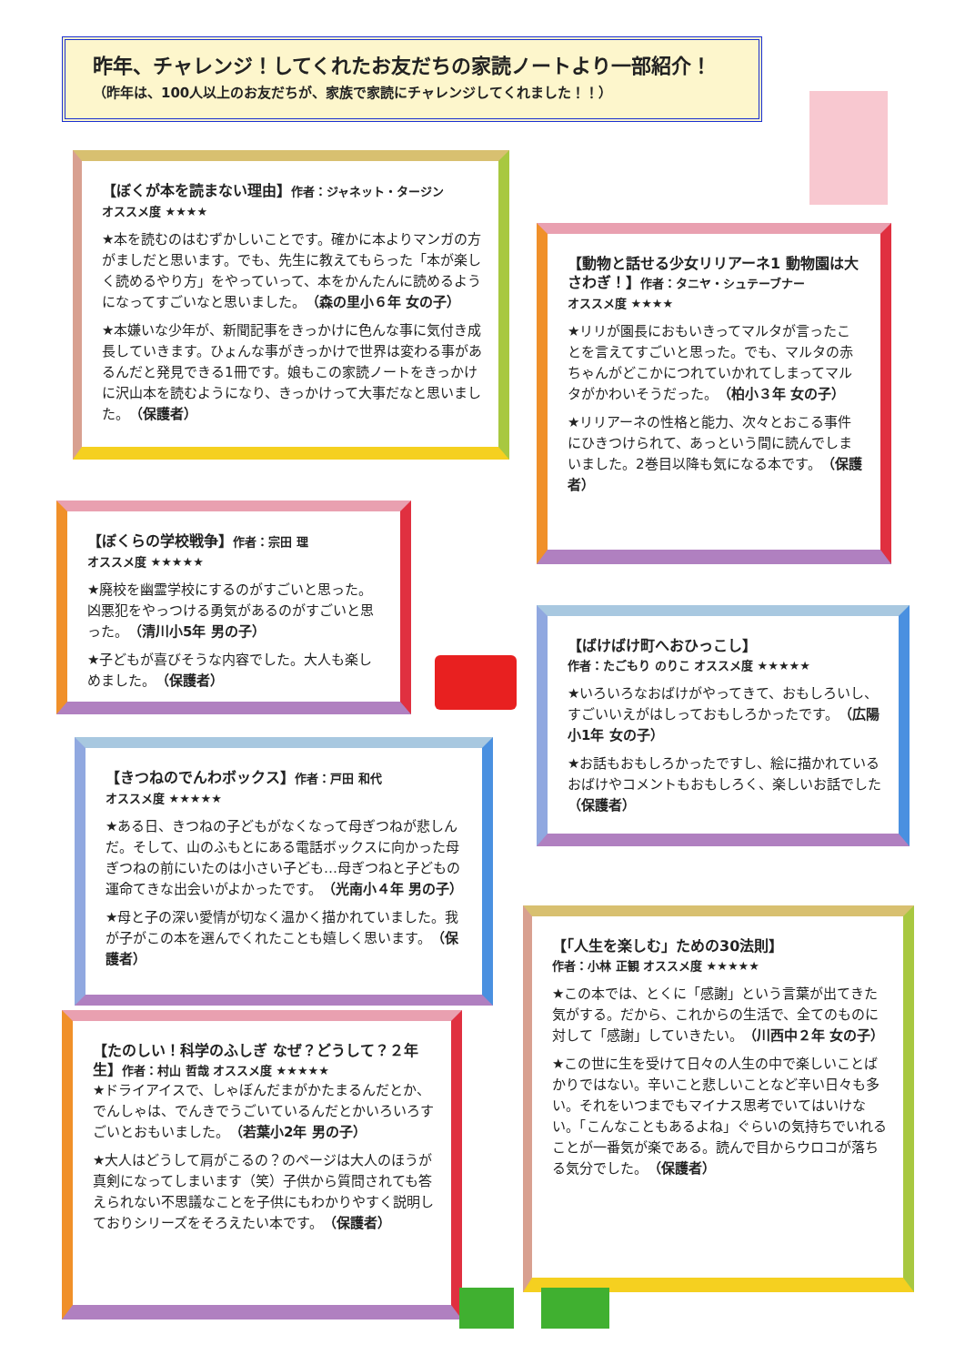昨年、チャレンジ！してくれたお友だちの家読ノートより一部紹介！
（昨年は、100人以上のお友だちが、家族で家読にチャレンジしてくれました！！）
【ぼくが本を読まない理由】作者：ジャネット・タージン
オススメ度 ★★★★
★本を読むのはむずかしいことです。確かに本よりマンガの方がましだと思います。でも、先生に教えてもらった「本が楽しく読めるやり方」をやっていって、本をかんたんに読めるようになってすごいなと思いました。（森の里小６年 女の子）
★本嫌いな少年が、新聞記事をきっかけに色んな事に気付き成長していきます。ひょんな事がきっかけで世界は変わる事があるんだと発見できる1冊です。娘もこの家読ノートをきっかけに沢山本を読むようになり、きっかけって大事だなと思いました。（保護者）
【動物と話せる少女リリアーネ1 動物園は大さわぎ！】作者：タニヤ・シュテーブナー
オススメ度 ★★★★
★リリが園長におもいきってマルタが言ったことを言えてすごいと思った。でも、マルタの赤ちゃんがどこかにつれていかれてしまってマルタがかわいそうだった。（柏小３年 女の子）
★リリアーネの性格と能力、次々とおこる事件にひきつけられて、あっという間に読んでしまいました。2巻目以降も気になる本です。（保護者）
【ぼくらの学校戦争】作者：宗田 理
オススメ度 ★★★★★
★廃校を幽霊学校にするのがすごいと思った。凶悪犯をやっつける勇気があるのがすごいと思った。（清川小5年 男の子）
★子どもが喜びそうな内容でした。大人も楽しめました。（保護者）
【ばけばけ町へおひっこし】
作者：たごもり のりこ オススメ度 ★★★★★
★いろいろなおばけがやってきて、おもしろいし、すごいいえがはしっておもしろかったです。（広陽小1年 女の子）
★お話もおもしろかったですし、絵に描かれているおばけやコメントもおもしろく、楽しいお話でした（保護者）
【きつねのでんわボックス】作者：戸田 和代
オススメ度 ★★★★★
★ある日、きつねの子どもがなくなって母ぎつねが悲しんだ。そして、山のふもとにある電話ボックスに向かった母ぎつねの前にいたのは小さい子ども…母ぎつねと子どもの運命てきな出会いがよかったです。（光南小４年 男の子）
★母と子の深い愛情が切なく温かく描かれていました。我が子がこの本を選んでくれたことも嬉しく思います。（保護者）
【たのしい！科学のふしぎ なぜ？どうして？２年生】作者：村山 哲哉 オススメ度 ★★★★★
★ドライアイスで、しゃぼんだまがかたまるんだとか、でんしゃは、でんきでうごいているんだとかいろいろすごいとおもいました。（若葉小2年 男の子）
★大人はどうして肩がこるの？のページは大人のほうが真剣になってしまいます（笑）子供から質問されても答えられない不思議なことを子供にもわかりやすく説明しておりシリーズをそろえたい本です。（保護者）
【「人生を楽しむ」ための30法則】
作者：小林 正観 オススメ度 ★★★★★
★この本では、とくに「感謝」という言葉が出てきた気がする。だから、これからの生活で、全てのものに対して「感謝」していきたい。（川西中２年 女の子）
★この世に生を受けて日々の人生の中で楽しいことばかりではない。辛いこと悲しいことなど辛い日々も多い。それをいつまでもマイナス思考でいてはいけない。「こんなこともあるよね」ぐらいの気持ちでいれることが一番気が楽である。読んで目からウロコが落ちる気分でした。（保護者）